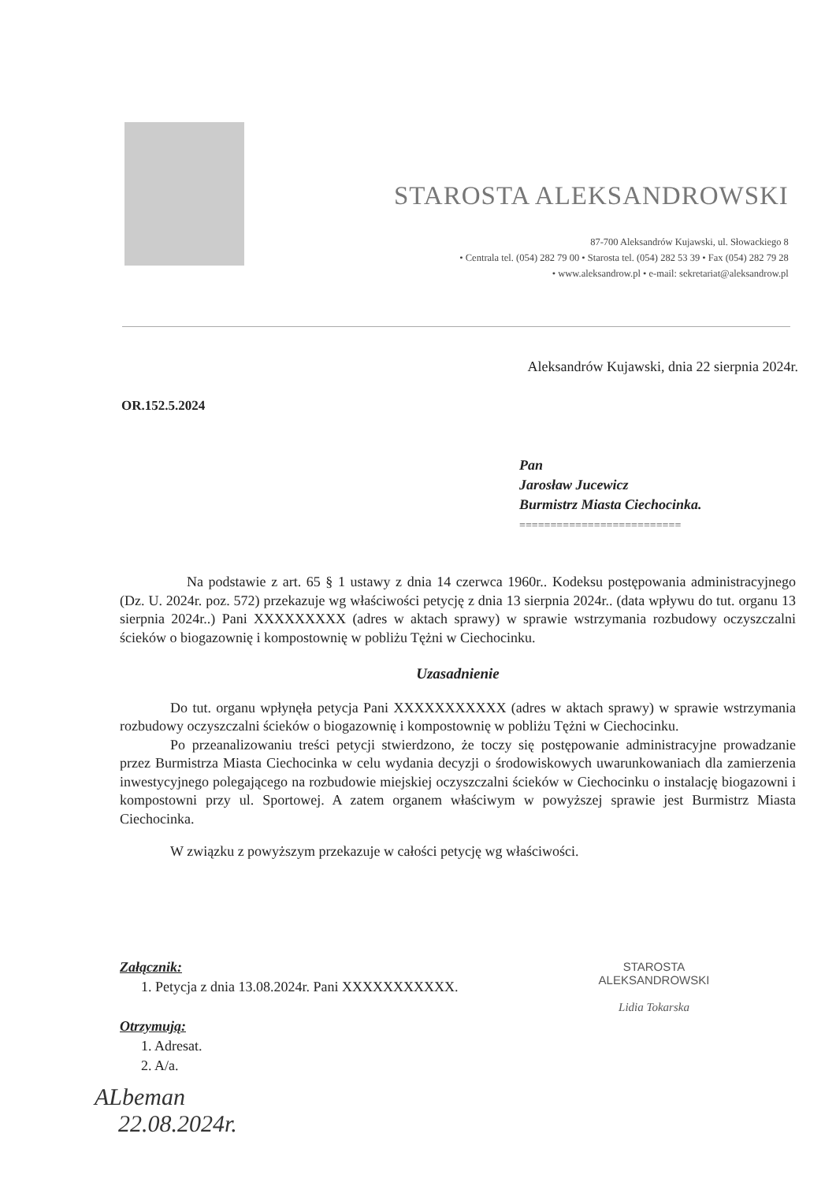STAROSTA ALEKSANDROWSKI
87-700 Aleksandrów Kujawski, ul. Słowackiego 8
• Centrala tel. (054) 282 79 00 • Starosta tel. (054) 282 53 39 • Fax (054) 282 79 28
• www.aleksandrow.pl • e-mail: sekretariat@aleksandrow.pl
Aleksandrów Kujawski, dnia 22 sierpnia 2024r.
OR.152.5.2024
Pan
Jarosław Jucewicz
Burmistrz Miasta Ciechocinka.
==========================
Na podstawie z art. 65 § 1 ustawy z dnia 14 czerwca 1960r.. Kodeksu postępowania administracyjnego (Dz. U. 2024r. poz. 572) przekazuje wg właściwości petycję z dnia 13 sierpnia 2024r.. (data wpływu do tut. organu 13 sierpnia 2024r..) Pani XXXXXXXXX (adres w aktach sprawy) w sprawie wstrzymania rozbudowy oczyszczalni ścieków o biogazownię i kompostownię w pobliżu Tężni w Ciechocinku.
Uzasadnienie
Do tut. organu wpłynęła petycja Pani XXXXXXXXXXX (adres w aktach sprawy) w sprawie wstrzymania rozbudowy oczyszczalni ścieków o biogazownię i kompostownię w pobliżu Tężni w Ciechocinku.
Po przeanalizowaniu treści petycji stwierdzono, że toczy się postępowanie administracyjne prowadzanie przez Burmistrza Miasta Ciechocinka w celu wydania decyzji o środowiskowych uwarunkowaniach dla zamierzenia inwestycyjnego polegającego na rozbudowie miejskiej oczyszczalni ścieków w Ciechocinku o instalację biogazowni i kompostowni przy ul. Sportowej. A zatem organem właściwym w powyższej sprawie jest Burmistrz Miasta Ciechocinka.
W związku z powyższym przekazuje w całości petycję wg właściwości.
Załącznik:
1. Petycja z dnia 13.08.2024r. Pani XXXXXXXXXXX.
Otrzymują:
1. Adresat.
2. A/a.
STAROSTA
ALEKSANDROWSKI
Lidia Tokarska
ALbeman
22.08.2024r.